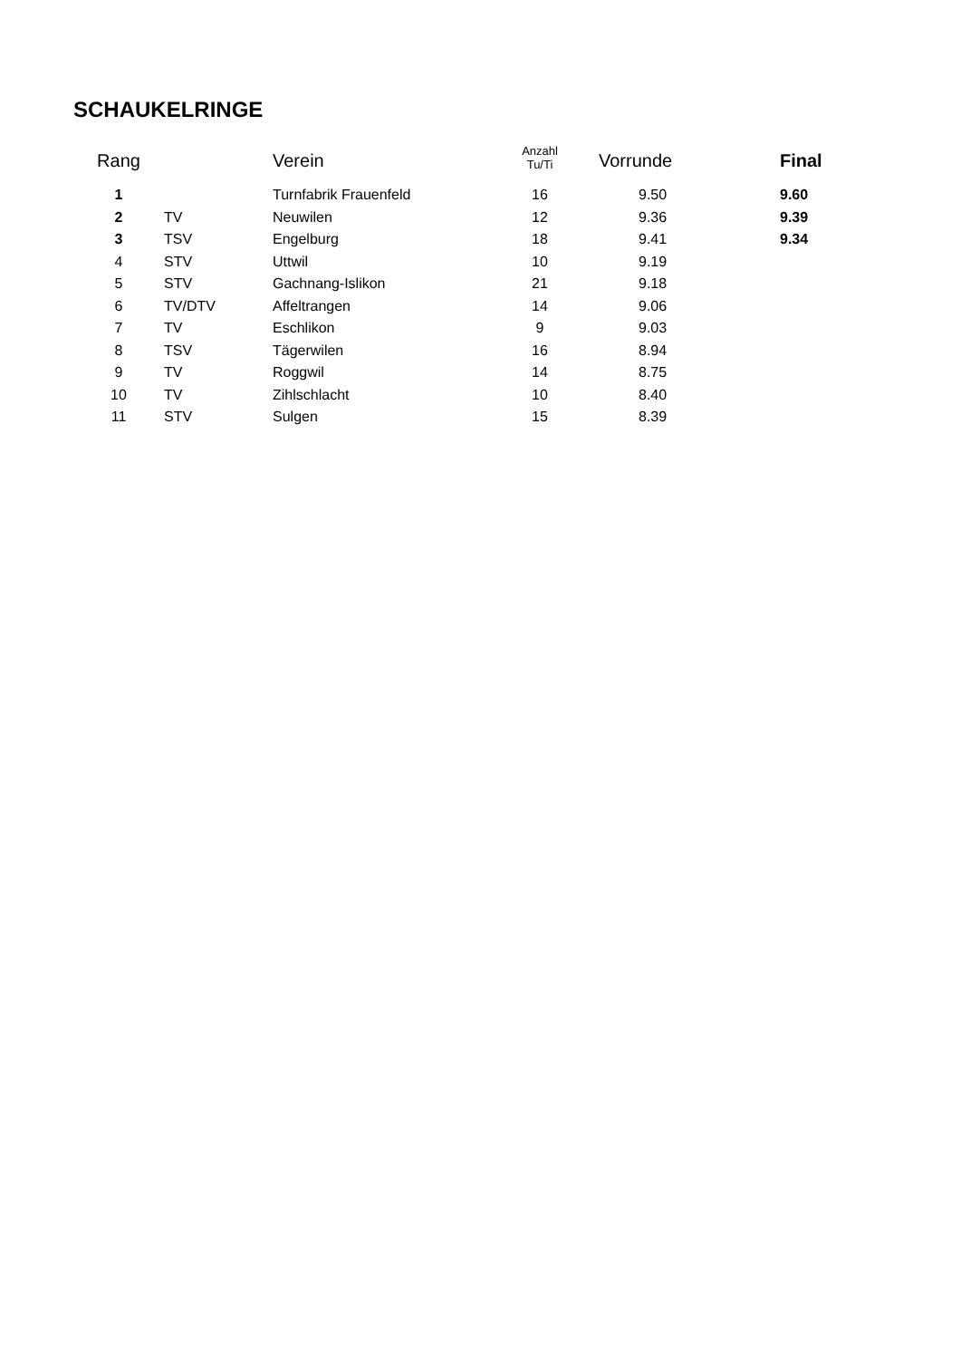SCHAUKELRINGE
| Rang | | Verein | Anzahl Tu/Ti | Vorrunde | Final |
| --- | --- | --- | --- | --- | --- |
| 1 | | Turnfabrik Frauenfeld | 16 | 9.50 | 9.60 |
| 2 | TV | Neuwilen | 12 | 9.36 | 9.39 |
| 3 | TSV | Engelburg | 18 | 9.41 | 9.34 |
| 4 | STV | Uttwil | 10 | 9.19 | |
| 5 | STV | Gachnang-Islikon | 21 | 9.18 | |
| 6 | TV/DTV | Affeltrangen | 14 | 9.06 | |
| 7 | TV | Eschlikon | 9 | 9.03 | |
| 8 | TSV | Tägerwilen | 16 | 8.94 | |
| 9 | TV | Roggwil | 14 | 8.75 | |
| 10 | TV | Zihlschlacht | 10 | 8.40 | |
| 11 | STV | Sulgen | 15 | 8.39 | |